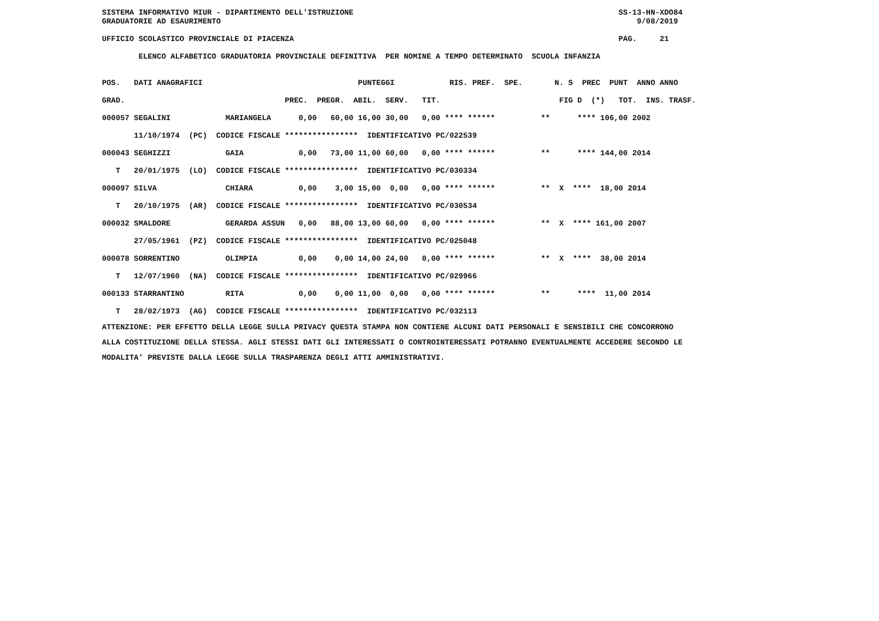SISTEMA INFORMATIVO MIUR - DIPARTIMENTO DELL'ISTRUZIONE                                                          SS-13-HN-XDO84
GRADUATORIE AD ESAURIMENTO                                                                                           9/08/2019

UFFICIO SCOLASTICO PROVINCIALE DI PIACENZA                                                                       PAG.     21

        ELENCO ALFABETICO GRADUATORIA PROVINCIALE DEFINITIVA  PER NOMINE A TEMPO DETERMINATO  SCUOLA INFANZIA
| POS. DATI ANAGRAFICI PUNTEGGI RIS. PREF. SPE. N. S PREC PUNT ANNO ANNO |
| --- |
| GRAD. PREC. PREGR. ABIL. SERV. TIT. FIG D (*) TOT. INS. TRASF. |
| 000057 SEGALINI MARIANGELA 0,00 60,00 16,00 30,00 0,00 **** ****** ** **** 106,00 2002 |
| 11/10/1974 (PC) CODICE FISCALE **************** IDENTIFICATIVO PC/022539 |
| 000043 SEGHIZZI GAIA 0,00 73,00 11,00 60,00 0,00 **** ****** ** **** 144,00 2014 |
| T 20/01/1975 (LO) CODICE FISCALE **************** IDENTIFICATIVO PC/030334 |
| 000097 SILVA CHIARA 0,00 3,00 15,00 0,00 0,00 **** ****** ** X **** 18,00 2014 |
| T 20/10/1975 (AR) CODICE FISCALE **************** IDENTIFICATIVO PC/030534 |
| 000032 SMALDORE GERARDA ASSUN 0,00 88,00 13,00 60,00 0,00 **** ****** ** X **** 161,00 2007 |
| 27/05/1961 (PZ) CODICE FISCALE **************** IDENTIFICATIVO PC/025048 |
| 000078 SORRENTINO OLIMPIA 0,00 0,00 14,00 24,00 0,00 **** ****** ** X **** 38,00 2014 |
| T 12/07/1960 (NA) CODICE FISCALE **************** IDENTIFICATIVO PC/029966 |
| 000133 STARRANTINO RITA 0,00 0,00 11,00 0,00 0,00 **** ****** ** **** 11,00 2014 |
| T 28/02/1973 (AG) CODICE FISCALE **************** IDENTIFICATIVO PC/032113 |
ATTENZIONE: PER EFFETTO DELLA LEGGE SULLA PRIVACY QUESTA STAMPA NON CONTIENE ALCUNI DATI PERSONALI E SENSIBILI CHE CONCORRONO
ALLA COSTITUZIONE DELLA STESSA. AGLI STESSI DATI GLI INTERESSATI O CONTROINTERESSATI POTRANNO EVENTUALMENTE ACCEDERE SECONDO LE
MODALITA' PREVISTE DALLA LEGGE SULLA TRASPARENZA DEGLI ATTI AMMINISTRATIVI.